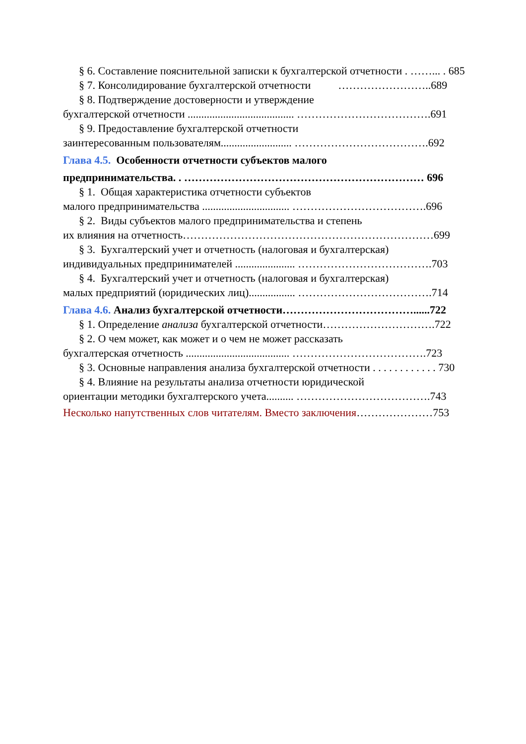§ 6. Составление пояснительной записки к бухгалтерской отчетности . ……... . 685
§ 7. Консолидирование бухгалтерской отчетности ……………………..689
§ 8. Подтверждение достоверности и утверждение
бухгалтерской отчетности ....................................... ……………………………….691
§ 9. Предоставление бухгалтерской отчетности
заинтересованным пользователям.......................... ……………………………….692
Глава 4.5. Особенности отчетности субъектов малого
предпринимательства. . ………………………………………………………… 696
§ 1. Общая характеристика отчетности субъектов
малого предпринимательства ................................ ……………………………….696
§ 2. Виды субъектов малого предпринимательства и степень
их влияния на отчетность……………………………………………………………699
§ 3. Бухгалтерский учет и отчетность (налоговая и бухгалтерская)
индивидуальных предпринимателей ...................... ……………………………….703
§ 4. Бухгалтерский учет и отчетность (налоговая и бухгалтерская)
малых предприятий (юридических лиц)................. ……………………………….714
Глава 4.6. Анализ бухгалтерской отчетности………………………………......722
§ 1. Определение анализа бухгалтерской отчетности………………………….722
§ 2. О чем может, как может и о чем не может рассказать
бухгалтерская отчетность ...................................... ……………………………….723
§ 3. Основные направления анализа бухгалтерской отчетности . . . . . . . . . . . . 730
§ 4. Влияние на результаты анализа отчетности юридической
ориентации методики бухгалтерского учета.......... ……………………………….743
Несколько напутственных слов читателям. Вместо заключения…………………753